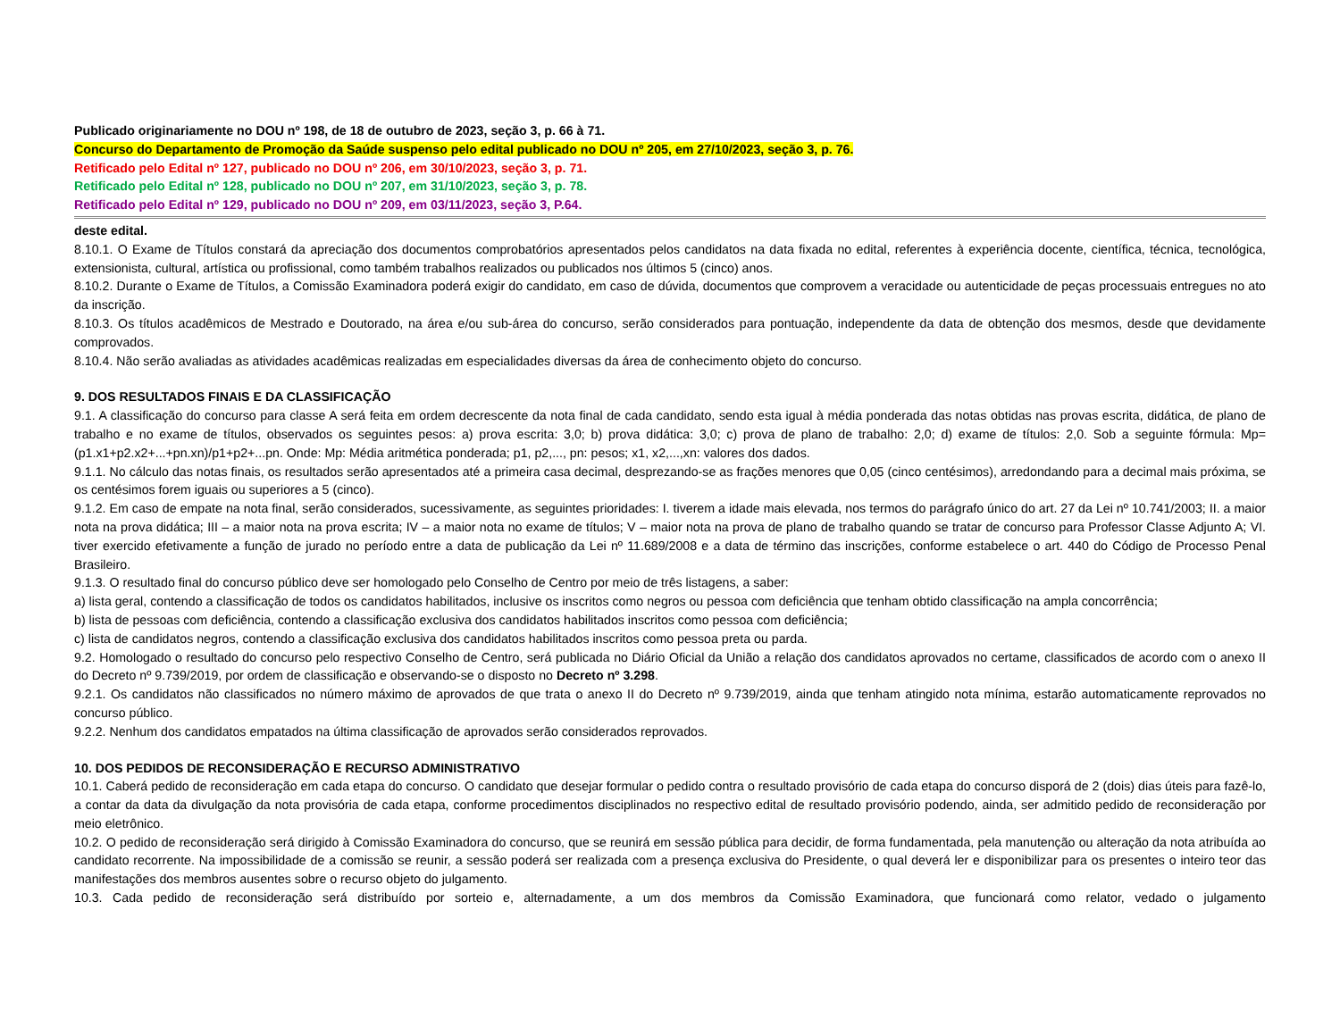Publicado originariamente no DOU nº 198, de 18 de outubro de 2023, seção 3, p. 66 à 71.
Concurso do Departamento de Promoção da Saúde suspenso pelo edital publicado no DOU nº 205, em 27/10/2023, seção 3, p. 76.
Retificado pelo Edital nº 127, publicado no DOU nº 206, em 30/10/2023, seção 3, p. 71.
Retificado pelo Edital nº 128, publicado no DOU nº 207, em 31/10/2023, seção 3, p. 78.
Retificado pelo Edital nº 129, publicado no DOU nº 209, em 03/11/2023, seção 3, P.64.
deste edital.
8.10.1. O Exame de Títulos constará da apreciação dos documentos comprobatórios apresentados pelos candidatos na data fixada no edital, referentes à experiência docente, científica, técnica, tecnológica, extensionista, cultural, artística ou profissional, como também trabalhos realizados ou publicados nos últimos 5 (cinco) anos.
8.10.2. Durante o Exame de Títulos, a Comissão Examinadora poderá exigir do candidato, em caso de dúvida, documentos que comprovem a veracidade ou autenticidade de peças processuais entregues no ato da inscrição.
8.10.3. Os títulos acadêmicos de Mestrado e Doutorado, na área e/ou sub-área do concurso, serão considerados para pontuação, independente da data de obtenção dos mesmos, desde que devidamente comprovados.
8.10.4. Não serão avaliadas as atividades acadêmicas realizadas em especialidades diversas da área de conhecimento objeto do concurso.
9. DOS RESULTADOS FINAIS E DA CLASSIFICAÇÃO
9.1. A classificação do concurso para classe A será feita em ordem decrescente da nota final de cada candidato, sendo esta igual à média ponderada das notas obtidas nas provas escrita, didática, de plano de trabalho e no exame de títulos, observados os seguintes pesos: a) prova escrita: 3,0; b) prova didática: 3,0; c) prova de plano de trabalho: 2,0; d) exame de títulos: 2,0. Sob a seguinte fórmula: Mp= (p1.x1+p2.x2+...+pn.xn)/p1+p2+...pn. Onde: Mp: Média aritmética ponderada; p1, p2,..., pn: pesos; x1, x2,...,xn: valores dos dados.
9.1.1. No cálculo das notas finais, os resultados serão apresentados até a primeira casa decimal, desprezando-se as frações menores que 0,05 (cinco centésimos), arredondando para a decimal mais próxima, se os centésimos forem iguais ou superiores a 5 (cinco).
9.1.2. Em caso de empate na nota final, serão considerados, sucessivamente, as seguintes prioridades: I. tiverem a idade mais elevada, nos termos do parágrafo único do art. 27 da Lei nº 10.741/2003; II. a maior nota na prova didática; III – a maior nota na prova escrita; IV – a maior nota no exame de títulos; V – maior nota na prova de plano de trabalho quando se tratar de concurso para Professor Classe Adjunto A; VI. tiver exercido efetivamente a função de jurado no período entre a data de publicação da Lei nº 11.689/2008 e a data de término das inscrições, conforme estabelece o art. 440 do Código de Processo Penal Brasileiro.
9.1.3. O resultado final do concurso público deve ser homologado pelo Conselho de Centro por meio de três listagens, a saber:
a) lista geral, contendo a classificação de todos os candidatos habilitados, inclusive os inscritos como negros ou pessoa com deficiência que tenham obtido classificação na ampla concorrência;
b) lista de pessoas com deficiência, contendo a classificação exclusiva dos candidatos habilitados inscritos como pessoa com deficiência;
c) lista de candidatos negros, contendo a classificação exclusiva dos candidatos habilitados inscritos como pessoa preta ou parda.
9.2. Homologado o resultado do concurso pelo respectivo Conselho de Centro, será publicada no Diário Oficial da União a relação dos candidatos aprovados no certame, classificados de acordo com o anexo II do Decreto nº 9.739/2019, por ordem de classificação e observando-se o disposto no Decreto nº 3.298.
9.2.1. Os candidatos não classificados no número máximo de aprovados de que trata o anexo II do Decreto nº 9.739/2019, ainda que tenham atingido nota mínima, estarão automaticamente reprovados no concurso público.
9.2.2. Nenhum dos candidatos empatados na última classificação de aprovados serão considerados reprovados.
10. DOS PEDIDOS DE RECONSIDERAÇÃO E RECURSO ADMINISTRATIVO
10.1. Caberá pedido de reconsideração em cada etapa do concurso. O candidato que desejar formular o pedido contra o resultado provisório de cada etapa do concurso disporá de 2 (dois) dias úteis para fazê-lo, a contar da data da divulgação da nota provisória de cada etapa, conforme procedimentos disciplinados no respectivo edital de resultado provisório podendo, ainda, ser admitido pedido de reconsideração por meio eletrônico.
10.2. O pedido de reconsideração será dirigido à Comissão Examinadora do concurso, que se reunirá em sessão pública para decidir, de forma fundamentada, pela manutenção ou alteração da nota atribuída ao candidato recorrente. Na impossibilidade de a comissão se reunir, a sessão poderá ser realizada com a presença exclusiva do Presidente, o qual deverá ler e disponibilizar para os presentes o inteiro teor das manifestações dos membros ausentes sobre o recurso objeto do julgamento.
10.3. Cada pedido de reconsideração será distribuído por sorteio e, alternadamente, a um dos membros da Comissão Examinadora, que funcionará como relator, vedado o julgamento